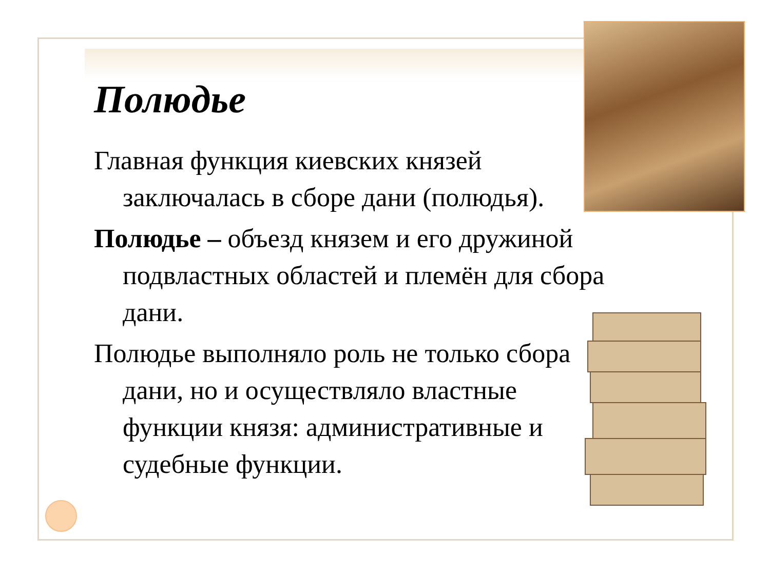Полюдье
Главная функция киевских князей заключалась в сборе дани (полюдья).
Полюдье – объезд князем и его дружиной подвластных областей и племён для сбора дани.
Полюдье выполняло роль не только сбора дани, но и осуществляло властные функции князя: административные и судебные функции.